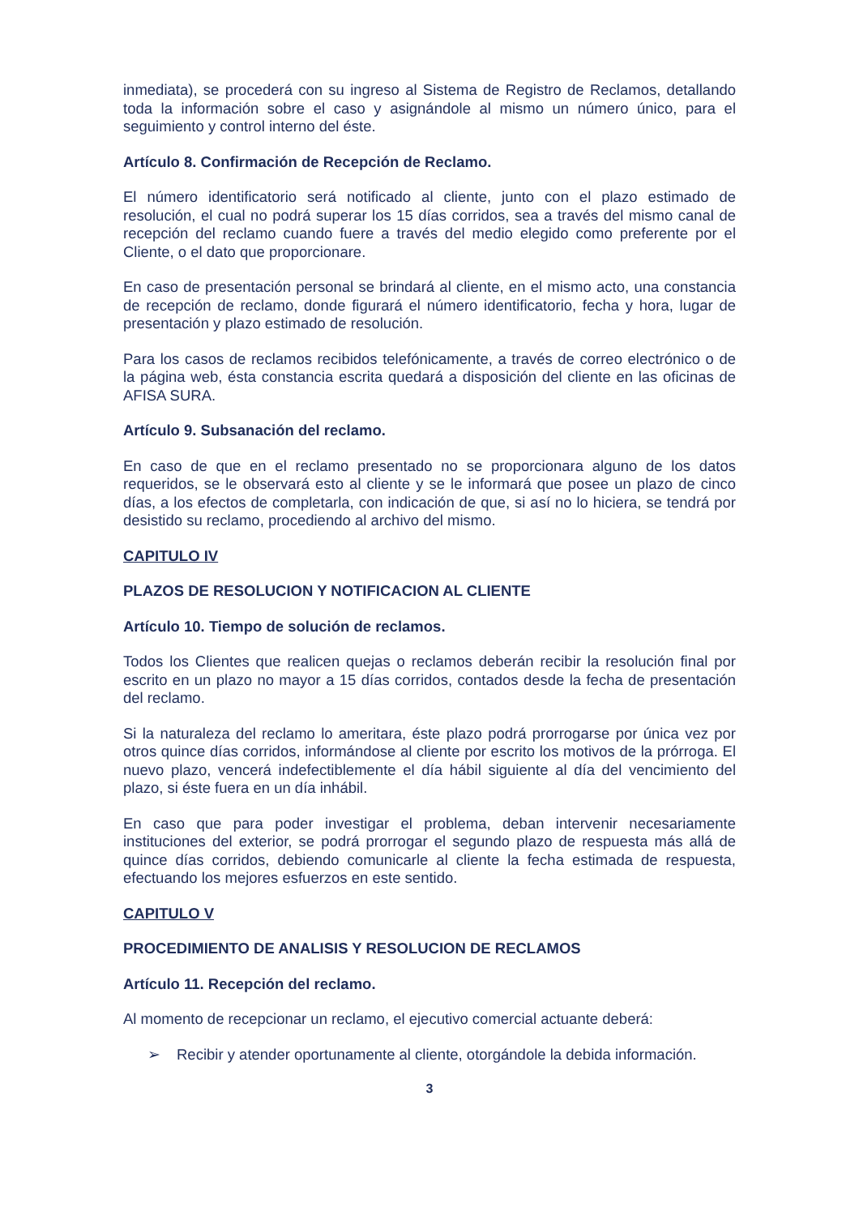inmediata), se procederá con su ingreso al Sistema de Registro de Reclamos, detallando toda la información sobre el caso y asignándole al mismo un número único, para el seguimiento y control interno del éste.
Artículo 8. Confirmación de Recepción de Reclamo.
El número identificatorio será notificado al cliente, junto con el plazo estimado de resolución, el cual no podrá superar los 15 días corridos, sea a través del mismo canal de recepción del reclamo cuando fuere a través del medio elegido como preferente por el Cliente, o el dato que proporcionare.
En caso de presentación personal se brindará al cliente, en el mismo acto, una constancia de recepción de reclamo, donde figurará el número identificatorio, fecha y hora, lugar de presentación y plazo estimado de resolución.
Para los casos de reclamos recibidos telefónicamente, a través de correo electrónico o de la página web, ésta constancia escrita quedará a disposición del cliente en las oficinas de AFISA SURA.
Artículo 9. Subsanación del reclamo.
En caso de que en el reclamo presentado no se proporcionara alguno de los datos requeridos, se le observará esto al cliente y se le informará que posee un plazo de cinco días, a los efectos de completarla, con indicación de que, si así no lo hiciera, se tendrá por desistido su reclamo, procediendo al archivo del mismo.
CAPITULO IV
PLAZOS DE RESOLUCION Y NOTIFICACION AL CLIENTE
Artículo 10. Tiempo de solución de reclamos.
Todos los Clientes que realicen quejas o reclamos deberán recibir la resolución final por escrito en un plazo no mayor a 15 días corridos, contados desde la fecha de presentación del reclamo.
Si la naturaleza del reclamo lo ameritara, éste plazo podrá prorrogarse por única vez por otros quince días corridos, informándose al cliente por escrito los motivos de la prórroga. El nuevo plazo, vencerá indefectiblemente el día hábil siguiente al día del vencimiento del plazo, si éste fuera en un día inhábil.
En caso que para poder investigar el problema, deban intervenir necesariamente instituciones del exterior, se podrá prorrogar el segundo plazo de respuesta más allá de quince días corridos, debiendo comunicarle al cliente la fecha estimada de respuesta, efectuando los mejores esfuerzos en este sentido.
CAPITULO V
PROCEDIMIENTO DE ANALISIS Y RESOLUCION DE RECLAMOS
Artículo 11. Recepción del reclamo.
Al momento de recepcionar un reclamo, el ejecutivo comercial actuante deberá:
➢ Recibir y atender oportunamente al cliente, otorgándole la debida información.
3